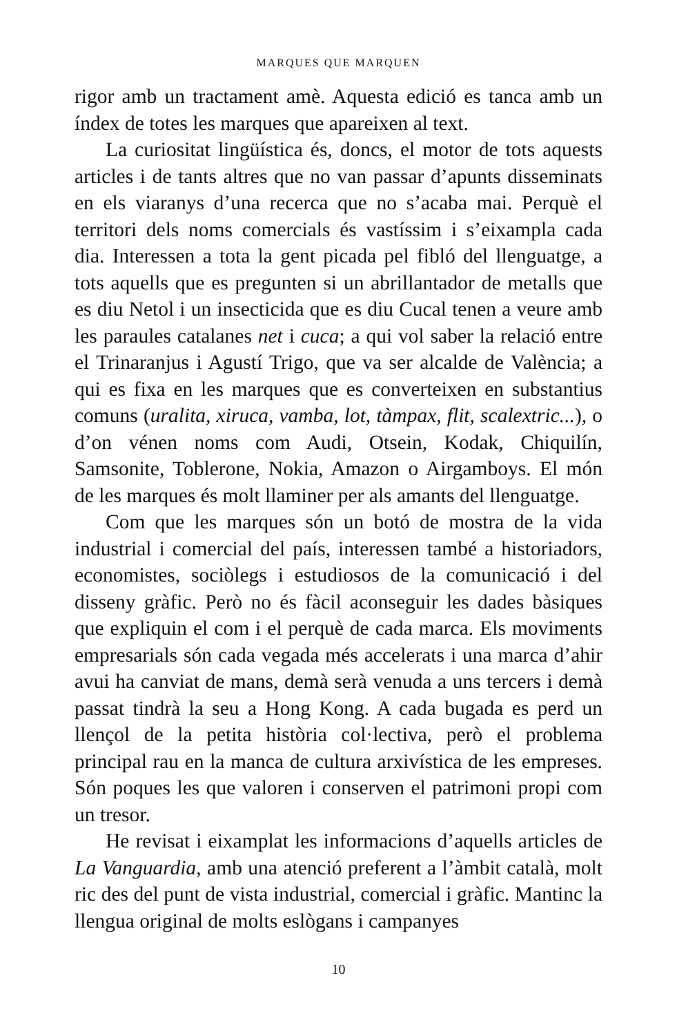MARQUES QUE MARQUEN
rigor amb un tractament amè. Aquesta edició es tanca amb un índex de totes les marques que apareixen al text.
La curiositat lingüística és, doncs, el motor de tots aquests articles i de tants altres que no van passar d’apunts disseminats en els viaranys d’una recerca que no s’acaba mai. Perquè el territori dels noms comercials és vastíssim i s’eixampla cada dia. Interessen a tota la gent picada pel fibló del llenguatge, a tots aquells que es pregunten si un abrillantador de metalls que es diu Netol i un insecticida que es diu Cucal tenen a veure amb les paraules catalanes net i cuca; a qui vol saber la relació entre el Trinaranjus i Agustí Trigo, que va ser alcalde de València; a qui es fixa en les marques que es converteixen en substantius comuns (uralita, xiruca, vamba, lot, tàmpax, flit, scalextric...), o d’on vénen noms com Audi, Otsein, Kodak, Chiquilín, Samsonite, Toblerone, Nokia, Amazon o Airgamboys. El món de les marques és molt llaminer per als amants del llenguatge.
Com que les marques són un botó de mostra de la vida industrial i comercial del país, interessen també a historiadors, economistes, sociòlegs i estudiosos de la comunicació i del disseny gràfic. Però no és fàcil aconseguir les dades bàsiques que expliquin el com i el perquè de cada marca. Els moviments empresarials són cada vegada més accelerats i una marca d’ahir avui ha canviat de mans, demà serà venuda a uns tercers i demà passat tindrà la seu a Hong Kong. A cada bugada es perd un llençol de la petita història col·lectiva, però el problema principal rau en la manca de cultura arxivística de les empreses. Són poques les que valoren i conserven el patrimoni propi com un tresor.
He revisat i eixamplat les informacions d’aquells articles de La Vanguardia, amb una atenció preferent a l’àmbit català, molt ric des del punt de vista industrial, comercial i gràfic. Mantinc la llengua original de molts eslògans i campanyes
10